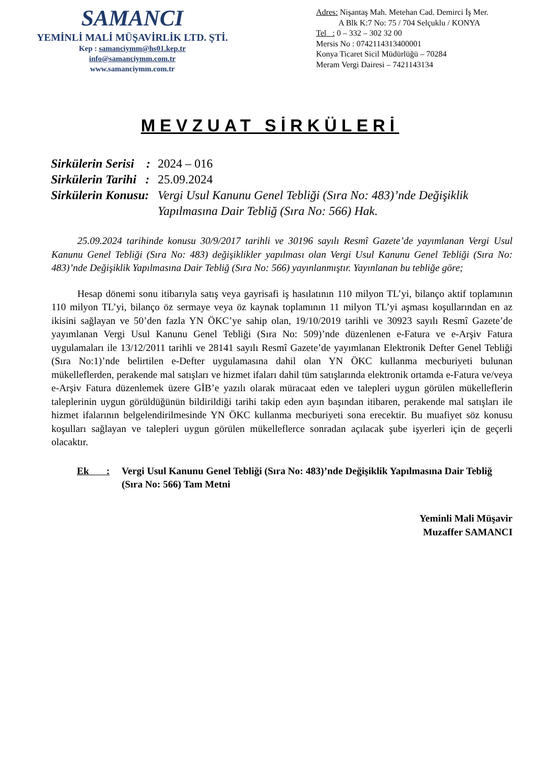SAMANCI
YEMİNLİ MALİ MÜŞAVİRLİK LTD. ŞTİ.
Kep : samanciymm@hs01.kep.tr
info@samanciymm.com.tr
www.samanciymm.com.tr
Adres: Nişantaş Mah. Metehan Cad. Demirci İş Mer.
A Blk K:7 No: 75 / 704 Selçuklu / KONYA
Tel : 0 – 332 – 302 32 00
Mersis No : 0742114313400001
Konya Ticaret Sicil Müdürlüğü – 70284
Meram Vergi Dairesi – 7421143134
MEVZUAT SİRKÜLERİ
Sirkülerin Serisi :
2024 – 016
Sirkülerin Tarihi :
25.09.2024
Sirkülerin Konusu:
Vergi Usul Kanunu Genel Tebliği (Sıra No: 483)’nde Değişiklik
Yapılmasına Dair Tebliğ (Sıra No: 566) Hak.
25.09.2024 tarihinde konusu 30/9/2017 tarihli ve 30196 sayılı Resmî Gazete’de yayımlanan Vergi Usul Kanunu Genel Tebliği (Sıra No: 483) değişiklikler yapılması olan Vergi Usul Kanunu Genel Tebliği (Sıra No: 483)’nde Değişiklik Yapılmasına Dair Tebliğ (Sıra No: 566) yayınlanmıştır. Yayınlanan bu tebliğe göre;
Hesap dönemi sonu itibarıyla satış veya gayrisafi iş hasılatının 110 milyon TL’yi, bilanço aktif toplamının 110 milyon TL’yi, bilanço öz sermaye veya öz kaynak toplamının 11 milyon TL’yi aşması koşullarından en az ikisini sağlayan ve 50’den fazla YN ÖKC’ye sahip olan, 19/10/2019 tarihli ve 30923 sayılı Resmî Gazete’de yayımlanan Vergi Usul Kanunu Genel Tebliği (Sıra No: 509)’nde düzenlenen e-Fatura ve e-Arşiv Fatura uygulamaları ile 13/12/2011 tarihli ve 28141 sayılı Resmî Gazete’de yayımlanan Elektronik Defter Genel Tebliği (Sıra No:1)’nde belirtilen e-Defter uygulamasına dahil olan YN ÖKC kullanma mecburiyeti bulunan mükelleflerden, perakende mal satışları ve hizmet ifaları dahil tüm satışlarında elektronik ortamda e-Fatura ve/veya e-Arşiv Fatura düzenlemek üzere GİB’e yazılı olarak müracaat eden ve talepleri uygun görülen mükelleflerin taleplerinin uygun görüldüğünün bildirildiği tarihi takip eden ayın başından itibaren, perakende mal satışları ile hizmet ifalarının belgelendirilmesinde YN ÖKC kullanma mecburiyeti sona erecektir. Bu muafiyet söz konusu koşulları sağlayan ve talepleri uygun görülen mükelleflerce sonradan açılacak şube işyerleri için de geçerli olacaktır.
Ek :
Vergi Usul Kanunu Genel Tebliği (Sıra No: 483)’nde Değişiklik Yapılmasına Dair Tebliğ (Sıra No: 566) Tam Metni
Yeminli Mali Müşavir
Muzaffer SAMANCI